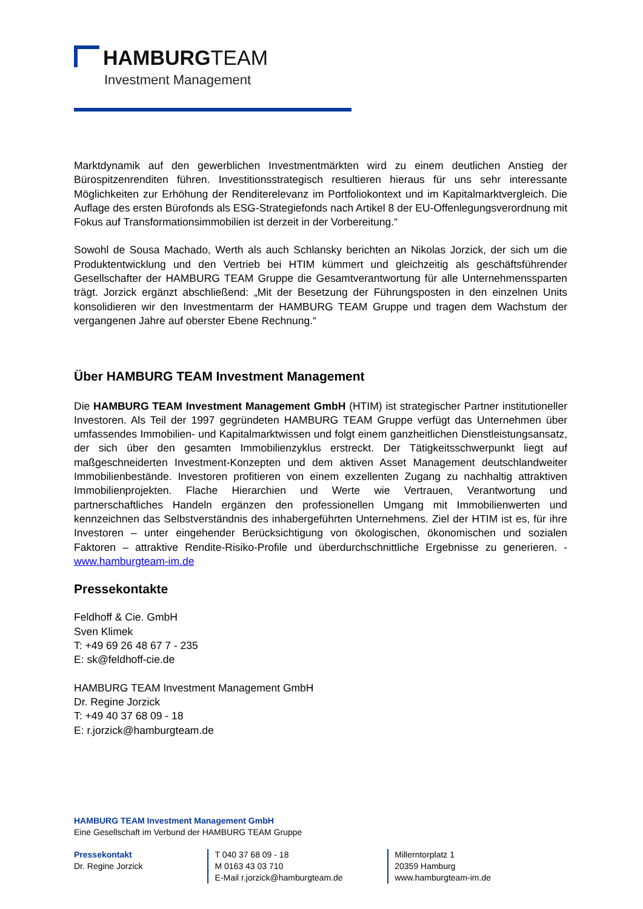HAMBURGTEAM
Investment Management
Marktdynamik auf den gewerblichen Investmentmärkten wird zu einem deutlichen Anstieg der Bürospitzenrenditen führen. Investitionsstrategisch resultieren hieraus für uns sehr interessante Möglichkeiten zur Erhöhung der Renditerelevanz im Portfoliokontext und im Kapitalmarktvergleich. Die Auflage des ersten Bürofonds als ESG-Strategiefonds nach Artikel 8 der EU-Offenlegungsverordnung mit Fokus auf Transformationsimmobilien ist derzeit in der Vorbereitung.“
Sowohl de Sousa Machado, Werth als auch Schlansky berichten an Nikolas Jorzick, der sich um die Produktentwicklung und den Vertrieb bei HTIM kümmert und gleichzeitig als geschäftsführender Gesellschafter der HAMBURG TEAM Gruppe die Gesamtverantwortung für alle Unternehmenssparten trägt. Jorzick ergänzt abschließend: „Mit der Besetzung der Führungsposten in den einzelnen Units konsolidieren wir den Investmentarm der HAMBURG TEAM Gruppe und tragen dem Wachstum der vergangenen Jahre auf oberster Ebene Rechnung.“
Über HAMBURG TEAM Investment Management
Die HAMBURG TEAM Investment Management GmbH (HTIM) ist strategischer Partner institutioneller Investoren. Als Teil der 1997 gegründeten HAMBURG TEAM Gruppe verfügt das Unternehmen über umfassendes Immobilien- und Kapitalmarktwissen und folgt einem ganzheitlichen Dienstleistungsansatz, der sich über den gesamten Immobilienzyklus erstreckt. Der Tätigkeitsschwerpunkt liegt auf maßgeschneiderten Investment-Konzepten und dem aktiven Asset Management deutschlandweiter Immobilienbestände. Investoren profitieren von einem exzellenten Zugang zu nachhaltig attraktiven Immobilienprojekten. Flache Hierarchien und Werte wie Vertrauen, Verantwortung und partnerschaftliches Handeln ergänzen den professionellen Umgang mit Immobilienwerten und kennzeichnen das Selbstverständnis des inhabergeführten Unternehmens. Ziel der HTIM ist es, für ihre Investoren – unter eingehender Berücksichtigung von ökologischen, ökonomischen und sozialen Faktoren – attraktive Rendite-Risiko-Profile und überdurchschnittliche Ergebnisse zu generieren. - www.hamburgteam-im.de
Pressekontakte
Feldhoff & Cie. GmbH
Sven Klimek
T: +49 69 26 48 67 7 - 235
E: sk@feldhoff-cie.de
HAMBURG TEAM Investment Management GmbH
Dr. Regine Jorzick
T: +49 40 37 68 09 - 18
E: r.jorzick@hamburgteam.de
HAMBURG TEAM Investment Management GmbH
Eine Gesellschaft im Verbund der HAMBURG TEAM Gruppe
Pressekontakt
Dr. Regine Jorzick
T 040 37 68 09 - 18
M 0163 43 03 710
E-Mail r.jorzick@hamburgteam.de
Millerntorplatz 1
20359 Hamburg
www.hamburgteam-im.de